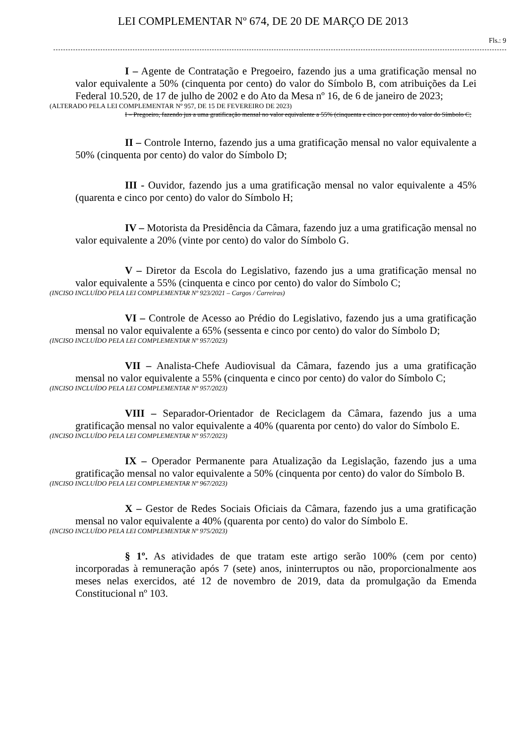LEI COMPLEMENTAR Nº 674, DE 20 DE MARÇO DE 2013
Fls.: 9
I – Agente de Contratação e Pregoeiro, fazendo jus a uma gratificação mensal no valor equivalente a 50% (cinquenta por cento) do valor do Símbolo B, com atribuições da Lei Federal 10.520, de 17 de julho de 2002 e do Ato da Mesa nº 16, de 6 de janeiro de 2023;
(ALTERADO PELA LEI COMPLEMENTAR Nº 957, DE 15 DE FEVEREIRO DE 2023)
I – Pregoeiro, fazendo jus a uma gratificação mensal no valor equivalente a 55% (cinquenta e cinco por cento) do valor do Símbolo C;
II – Controle Interno, fazendo jus a uma gratificação mensal no valor equivalente a 50% (cinquenta por cento) do valor do Símbolo D;
III - Ouvidor, fazendo jus a uma gratificação mensal no valor equivalente a 45% (quarenta e cinco por cento) do valor do Símbolo H;
IV – Motorista da Presidência da Câmara, fazendo juz a uma gratificação mensal no valor equivalente a 20% (vinte por cento) do valor do Símbolo G.
V – Diretor da Escola do Legislativo, fazendo jus a uma gratificação mensal no valor equivalente a 55% (cinquenta e cinco por cento) do valor do Símbolo C;
(INCISO INCLUÍDO PELA LEI COMPLEMENTAR Nº 923/2021 – Cargos / Carreiras)
VI – Controle de Acesso ao Prédio do Legislativo, fazendo jus a uma gratificação mensal no valor equivalente a 65% (sessenta e cinco por cento) do valor do Símbolo D;
(INCISO INCLUÍDO PELA LEI COMPLEMENTAR Nº 957/2023)
VII – Analista-Chefe Audiovisual da Câmara, fazendo jus a uma gratificação mensal no valor equivalente a 55% (cinquenta e cinco por cento) do valor do Símbolo C;
(INCISO INCLUÍDO PELA LEI COMPLEMENTAR Nº 957/2023)
VIII – Separador-Orientador de Reciclagem da Câmara, fazendo jus a uma gratificação mensal no valor equivalente a 40% (quarenta por cento) do valor do Símbolo E.
(INCISO INCLUÍDO PELA LEI COMPLEMENTAR Nº 957/2023)
IX – Operador Permanente para Atualização da Legislação, fazendo jus a uma gratificação mensal no valor equivalente a 50% (cinquenta por cento) do valor do Símbolo B.
(INCISO INCLUÍDO PELA LEI COMPLEMENTAR Nº 967/2023)
X – Gestor de Redes Sociais Oficiais da Câmara, fazendo jus a uma gratificação mensal no valor equivalente a 40% (quarenta por cento) do valor do Símbolo E.
(INCISO INCLUÍDO PELA LEI COMPLEMENTAR Nº 975/2023)
§ 1º. As atividades de que tratam este artigo serão 100% (cem por cento) incorporadas à remuneração após 7 (sete) anos, ininterruptos ou não, proporcionalmente aos meses nelas exercidos, até 12 de novembro de 2019, data da promulgação da Emenda Constitucional nº 103.